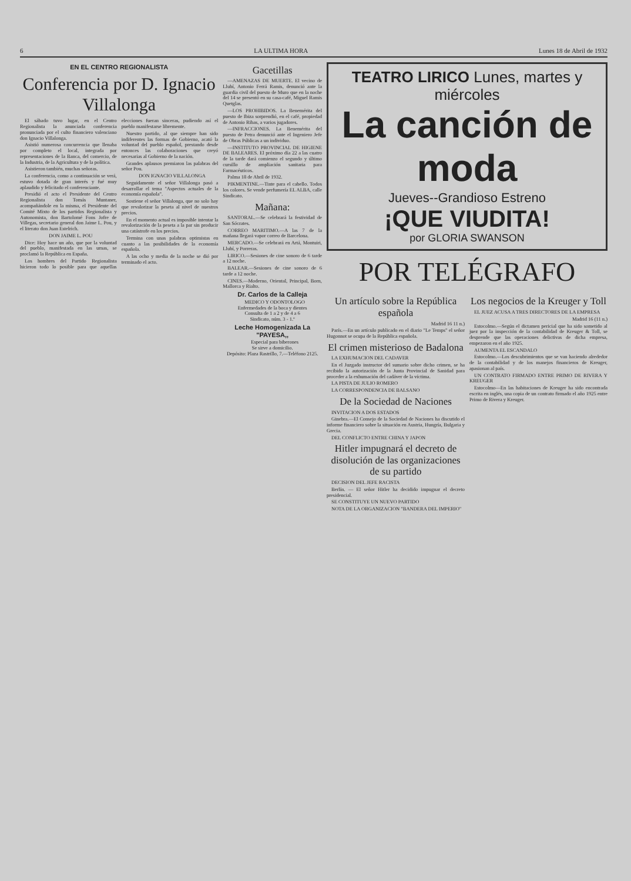6 LA ULTIMA HORA Lunes 18 de Abril de 1932
EN EL CENTRO REGIONALISTA
Conferencia por D. Ignacio Villalonga
El sábado tuvo lugar, en el Centro Regionalista la anunciada conferencia pronunciada por el culto financiero valenciano don Ignacio Villalonga.
Asistió numerosa concurrencia que llenaba por completo el local, integrada por representaciones de la Banca, del comercio, de la Industria, de la Agricultura y de la política.
Asistieron también, muchas señoras.
La conferencia, como a continuación se verá, estuvo dotada de gran interés y fué muy aplaudido y felicitado el conferenciante.
Presidió el acto el Presidente del Centro Regionalista don Tomás Muntaner, acompañándole en la misma, el Presidente del Comité Mixto de los partidos Regionalista y Autonomista, don Bartolomé Fons Jofre de Villegas, secretario general don Jaime L. Pou, y el literato don Juan Estelrich.
DON JAIME L. POU
Dice: Hoy hace un año, que por la voluntad del pueblo, manifestada en las urnas, se proclamó la República en España.
Los hombres del Partido Regionalista hicieron todo lo posible para que aquellas elecciones fueran sinceras, pudiendo así el pueblo manifestarse libremente.
Nuestro partido, al que siempre han sido indiferentes las formas de Gobierno, acató la voluntad del pueblo español, prestando desde entonces las colaboraciones que creyó necesarias al Gobierno de la nación.
Grandes aplausos premiaron las palabras del señor Pou.
DON IGNACIO VILLALONGA
Seguidamente el señor Villalonga pasó a desarrollar el tema "Aspectos actuales de la economía española".
Sostiene el señor Villalonga, que no solo hay que revalorizar la peseta al nivel de nuestros precios.
En el momento actual es imposible intentar la revalorización de la peseta a la par sin producir una catástrofe en los precios.
Termina con unas palabras optimistas en cuanto a las posibilidades de la economía española.
A las ocho y media de la noche se dió por terminado el acto.
Gacetillas
—AMENAZAS DE MUERTE. El vecino de Llubí, Antonio Ferrá Ramis, denunció ante la guardia civil del puesto de Muro que en la noche del 14 se presentó en su casa-café, Miguel Ramis Quetglas.
—LOS PROHIBIDOS. La Benemérita del puesto de Ibiza sorprendió, en el café, propiedad de Antonio Ribas, a varios jugadores.
—INFRACCIONES. La Benemérita del puesto de Petra denunció ante el Ingeniero Jefe de Obras Públicas a un individuo.
—INSTITUTO PROVINCIAL DE HIGIENE DE BALEARES. El próximo día 22 a las cuatro de la tarde dará comienzo el segundo y último cursillo de ampliación sanitaria para Farmacéuticos.
Palma 18 de Abril de 1932.
PIKMENTINE.—Tinte para el cabello. Todos los colores. Se vende perfumería EL ALBA, calle Sindicato.
Mañana:
SANTORAL.—Se celebrará la festividad de San Sócrates.
CORREO MARITIMO.—A las 7 de la mañana llegará vapor correo de Barcelona.
MERCADO.—Se celebrará en Artá, Montuiri, Llubí, y Porreras.
LIRICO.—Sesiones de cine sonoro de 6 tarde a 12 noche.
BALEAR.—Sesiones de cine sonoro de 6 tarde a 12 noche.
CINES.—Moderno, Oriental, Principal, Born, Mallorca y Rialto.
Dr. Carlos de la Calleja
MEDICO Y ODONTOLOGO
Enfermedades de la boca y dientes
Consulta de 1 a 2 y de 4 a 6
Sindicato, núm. 3 - 1.º
Leche Homogenizada La "PAYESA,,
Especial para biberones
Se sirve a domicilio.
Depósito: Plaza Rastrillo, 7.—Teléfono 2125.
TEATRO LIRICO Lunes, martes y miércoles
La canción de moda
Jueves--Grandioso Estreno
¡QUE VIUDITA!
por GLORIA SWANSON
POR TELÉGRAFO
Un artículo sobre la República española
Madrid 16 11 n.)
París.—En un artículo publicado en el diario "Le Temps" el señor Hugonnot se ocupa de la República española.
El crimen misterioso de Badalona
LA EXHUMACION DEL CADAVER
En el Juzgado instructor del sumario sobre dicho crimen, se ha recibido la autorización de la Junta Provincial de Sanidad para proceder a la exhumación del cadáver de la víctima.
LA PISTA DE JULIO ROMERO
LA CORRESPONDENCIA DE BALSANO
De la Sociedad de Naciones
INVITACION A DOS ESTADOS
Ginebra.—El Consejo de la Sociedad de Naciones ha discutido el informe financiero sobre la situación en Austria, Hungría, Bulgaria y Grecia.
DEL CONFLICTO ENTRE CHINA Y JAPON
Hitler impugnará el decreto de disolución de las organizaciones de su partido
DECISION DEL JEFE RACISTA
Berlín. — El señor Hitler ha decidido impugnar el decreto presidencial.
SE CONSTITUYE UN NUEVO PARTIDO
NOTA DE LA ORGANIZACION "BANDERA DEL IMPERIO"
Los negocios de la Kreuger y Toll
EL JUEZ ACUSA A TRES DIRECTORES DE LA EMPRESA
Madrid 16 (11 n.)
Estocolmo.—Según el dictamen pericial que ha sido sometido al juez por la inspección de la contabilidad de Kreuger & Toll, se desprende que las operaciones delictivas de dicha empresa, empezaron en el año 1925.
AUMENTA EL ESCANDALO
Estocolmo.—Los descubrimientos que se van haciendo alrededor de la contabilidad y de los manejos financieros de Kreuger, apasionan al país.
UN CONTRATO FIRMADO ENTRE PRIMO DE RIVERA Y KREUGER
Estocolmo—En las habitaciones de Kreuger ha sido encontrada escrita en inglés, una copia de un contrato firmado el año 1925 entre Primo de Rivera y Kreuger.